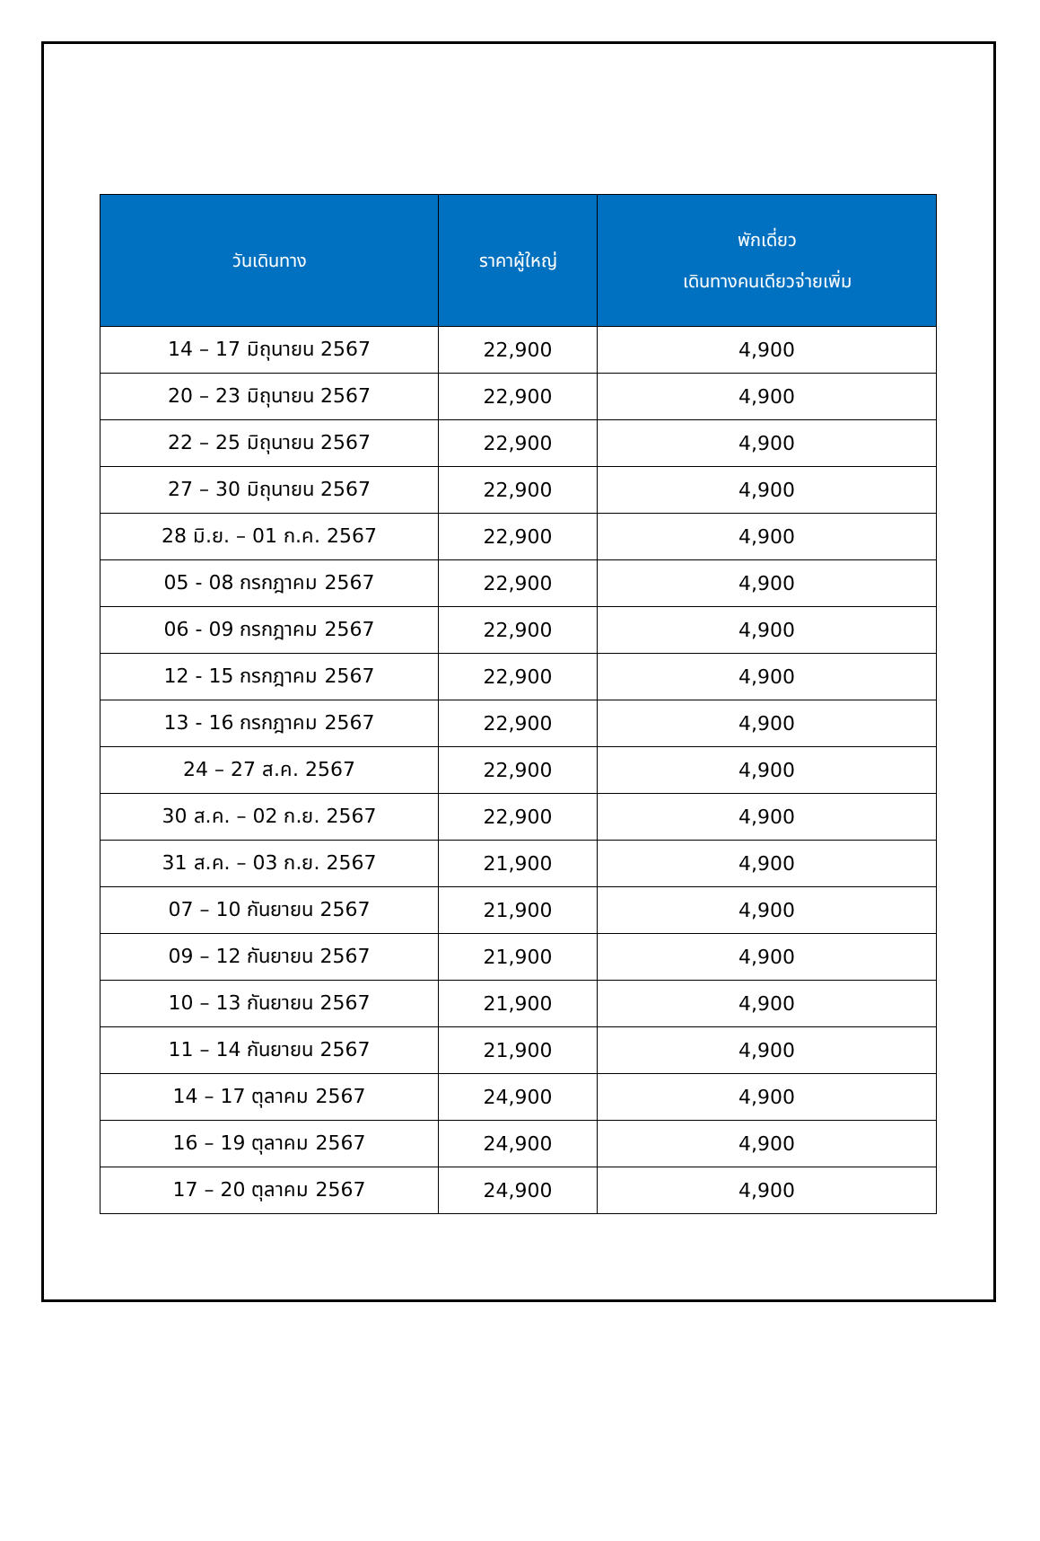| วันเดินทาง | ราคาผู้ใหญ่ | พักเดี่ยว เดินทางคนเดียวจ่ายเพิ่ม |
| --- | --- | --- |
| 14 – 17 มิถุนายน 2567 | 22,900 | 4,900 |
| 20 – 23 มิถุนายน 2567 | 22,900 | 4,900 |
| 22 – 25 มิถุนายน 2567 | 22,900 | 4,900 |
| 27 – 30 มิถุนายน 2567 | 22,900 | 4,900 |
| 28 มิ.ย. – 01 ก.ค. 2567 | 22,900 | 4,900 |
| 05 - 08 กรกฎาคม 2567 | 22,900 | 4,900 |
| 06 - 09 กรกฎาคม 2567 | 22,900 | 4,900 |
| 12 - 15 กรกฎาคม 2567 | 22,900 | 4,900 |
| 13 - 16 กรกฎาคม 2567 | 22,900 | 4,900 |
| 24 – 27 ส.ค. 2567 | 22,900 | 4,900 |
| 30 ส.ค. – 02 ก.ย. 2567 | 22,900 | 4,900 |
| 31 ส.ค. – 03 ก.ย. 2567 | 21,900 | 4,900 |
| 07 – 10 กันยายน 2567 | 21,900 | 4,900 |
| 09 – 12 กันยายน 2567 | 21,900 | 4,900 |
| 10 – 13 กันยายน 2567 | 21,900 | 4,900 |
| 11 – 14 กันยายน 2567 | 21,900 | 4,900 |
| 14 – 17 ตุลาคม 2567 | 24,900 | 4,900 |
| 16 – 19 ตุลาคม 2567 | 24,900 | 4,900 |
| 17 – 20 ตุลาคม 2567 | 24,900 | 4,900 |